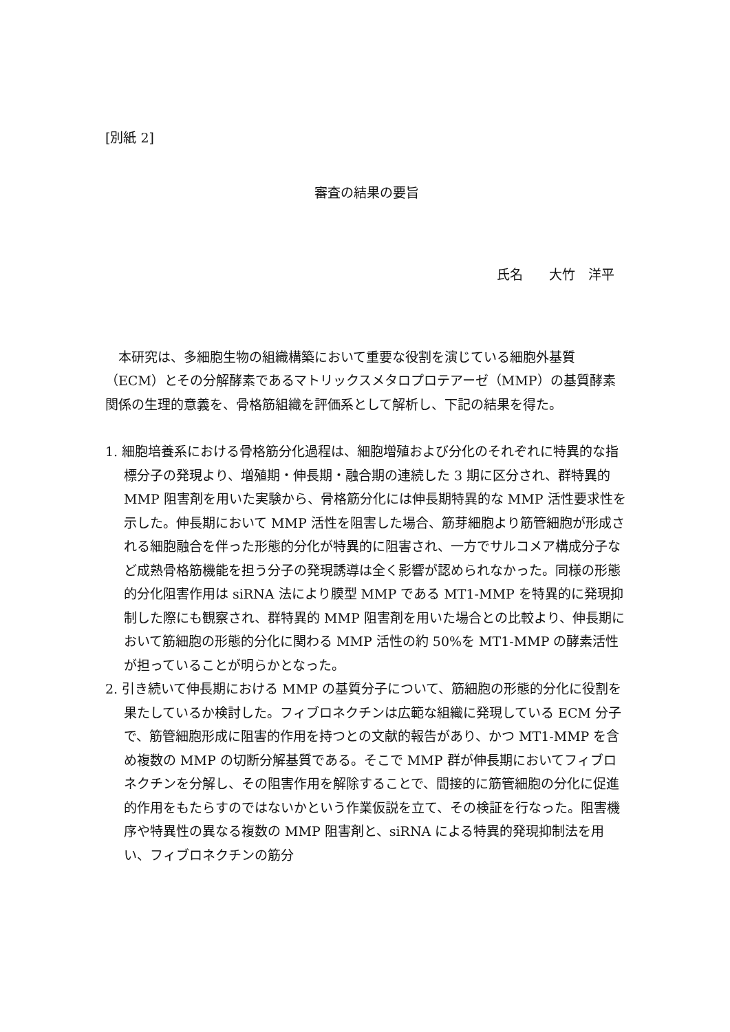[別紙 2]
審査の結果の要旨
氏名　　大竹　洋平
本研究は、多細胞生物の組織構築において重要な役割を演じている細胞外基質（ECM）とその分解酵素であるマトリックスメタロプロテアーゼ（MMP）の基質酵素関係の生理的意義を、骨格筋組織を評価系として解析し、下記の結果を得た。
1. 細胞培養系における骨格筋分化過程は、細胞増殖および分化のそれぞれに特異的な指標分子の発現より、増殖期・伸長期・融合期の連続した 3 期に区分され、群特異的 MMP 阻害剤を用いた実験から、骨格筋分化には伸長期特異的な MMP 活性要求性を示した。伸長期において MMP 活性を阻害した場合、筋芽細胞より筋管細胞が形成される細胞融合を伴った形態的分化が特異的に阻害され、一方でサルコメア構成分子など成熟骨格筋機能を担う分子の発現誘導は全く影響が認められなかった。同様の形態的分化阻害作用は siRNA 法により膜型 MMP である MT1-MMP を特異的に発現抑制した際にも観察され、群特異的 MMP 阻害剤を用いた場合との比較より、伸長期において筋細胞の形態的分化に関わる MMP 活性の約 50%を MT1-MMP の酵素活性が担っていることが明らかとなった。
2. 引き続いて伸長期における MMP の基質分子について、筋細胞の形態的分化に役割を果たしているか検討した。フィブロネクチンは広範な組織に発現している ECM 分子で、筋管細胞形成に阻害的作用を持つとの文献的報告があり、かつ MT1-MMP を含め複数の MMP の切断分解基質である。そこで MMP 群が伸長期においてフィブロネクチンを分解し、その阻害作用を解除することで、間接的に筋管細胞の分化に促進的作用をもたらすのではないかという作業仮説を立て、その検証を行なった。阻害機序や特異性の異なる複数の MMP 阻害剤と、siRNA による特異的発現抑制法を用い、フィブロネクチンの筋分